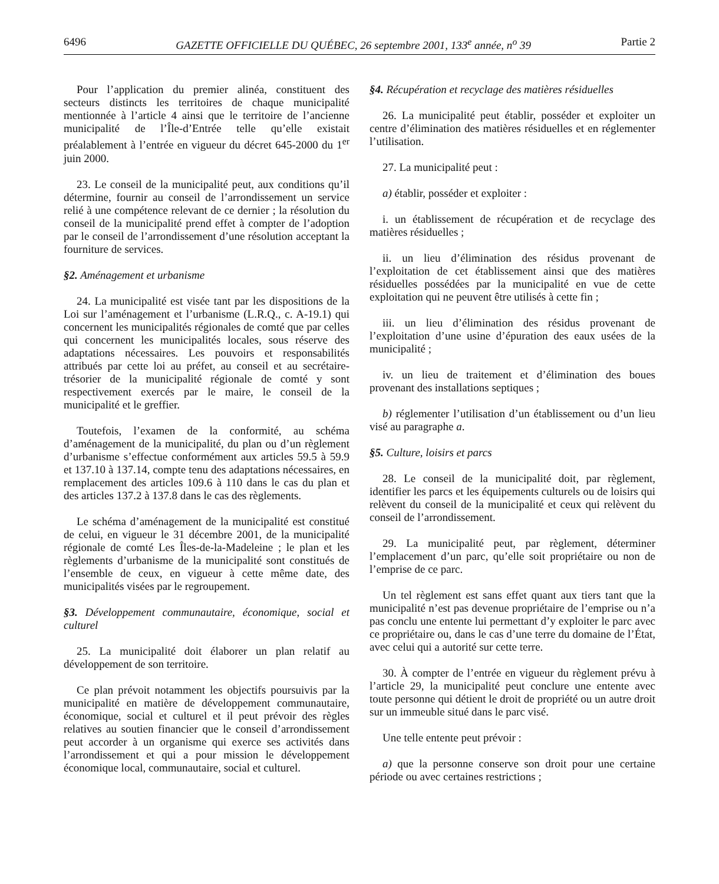6496 GAZETTE OFFICIELLE DU QUÉBEC, 26 septembre 2001, 133<sup>e</sup> année, n<sup>o</sup> 39 Partie 2
Pour l’application du premier alinéa, constituent des secteurs distincts les territoires de chaque municipalité mentionnée à l’article 4 ainsi que le territoire de l’ancienne municipalité de l’Île-d’Entrée telle qu’elle existait préalablement à l’entrée en vigueur du décret 645-2000 du 1<sup>er</sup> juin 2000.
23. Le conseil de la municipalité peut, aux conditions qu’il détermine, fournir au conseil de l’arrondissement un service relié à une compétence relevant de ce dernier ; la résolution du conseil de la municipalité prend effet à compter de l’adoption par le conseil de l’arrondissement d’une résolution acceptant la fourniture de services.
§2. Aménagement et urbanisme
24. La municipalité est visée tant par les dispositions de la Loi sur l’aménagement et l’urbanisme (L.R.Q., c. A-19.1) qui concernent les municipalités régionales de comté que par celles qui concernent les municipalités locales, sous réserve des adaptations nécessaires. Les pouvoirs et responsabilités attribués par cette loi au préfet, au conseil et au secrétaire-trésorier de la municipalité régionale de comté y sont respectivement exercés par le maire, le conseil de la municipalité et le greffier.
Toutefois, l’examen de la conformité, au schéma d’aménagement de la municipalité, du plan ou d’un règlement d’urbanisme s’effectue conformément aux articles 59.5 à 59.9 et 137.10 à 137.14, compte tenu des adaptations nécessaires, en remplacement des articles 109.6 à 110 dans le cas du plan et des articles 137.2 à 137.8 dans le cas des règlements.
Le schéma d’aménagement de la municipalité est constitué de celui, en vigueur le 31 décembre 2001, de la municipalité régionale de comté Les Îles-de-la-Madeleine ; le plan et les règlements d’urbanisme de la municipalité sont constitués de l’ensemble de ceux, en vigueur à cette même date, des municipalités visées par le regroupement.
§3. Développement communautaire, économique, social et culturel
25. La municipalité doit élaborer un plan relatif au développement de son territoire.
Ce plan prévoit notamment les objectifs poursuivis par la municipalité en matière de développement communautaire, économique, social et culturel et il peut prévoir des règles relatives au soutien financier que le conseil d’arrondissement peut accorder à un organisme qui exerce ses activités dans l’arrondissement et qui a pour mission le développement économique local, communautaire, social et culturel.
§4. Récupération et recyclage des matières résiduelles
26. La municipalité peut établir, posséder et exploiter un centre d’élimination des matières résiduelles et en réglementer l’utilisation.
27. La municipalité peut :
a) établir, posséder et exploiter :
i. un établissement de récupération et de recyclage des matières résiduelles ;
ii. un lieu d’élimination des résidus provenant de l’exploitation de cet établissement ainsi que des matières résiduelles possédées par la municipalité en vue de cette exploitation qui ne peuvent être utilisés à cette fin ;
iii. un lieu d’élimination des résidus provenant de l’exploitation d’une usine d’épuration des eaux usées de la municipalité ;
iv. un lieu de traitement et d’élimination des boues provenant des installations septiques ;
b) réglementer l’utilisation d’un établissement ou d’un lieu visé au paragraphe a.
§5. Culture, loisirs et parcs
28. Le conseil de la municipalité doit, par règlement, identifier les parcs et les équipements culturels ou de loisirs qui relèvent du conseil de la municipalité et ceux qui relèvent du conseil de l’arrondissement.
29. La municipalité peut, par règlement, déterminer l’emplacement d’un parc, qu’elle soit propriétaire ou non de l’emprise de ce parc.
Un tel règlement est sans effet quant aux tiers tant que la municipalité n’est pas devenue propriétaire de l’emprise ou n’a pas conclu une entente lui permettant d’y exploiter le parc avec ce propriétaire ou, dans le cas d’une terre du domaine de l’État, avec celui qui a autorité sur cette terre.
30. À compter de l’entrée en vigueur du règlement prévu à l’article 29, la municipalité peut conclure une entente avec toute personne qui détient le droit de propriété ou un autre droit sur un immeuble situé dans le parc visé.
Une telle entente peut prévoir :
a) que la personne conserve son droit pour une certaine période ou avec certaines restrictions ;